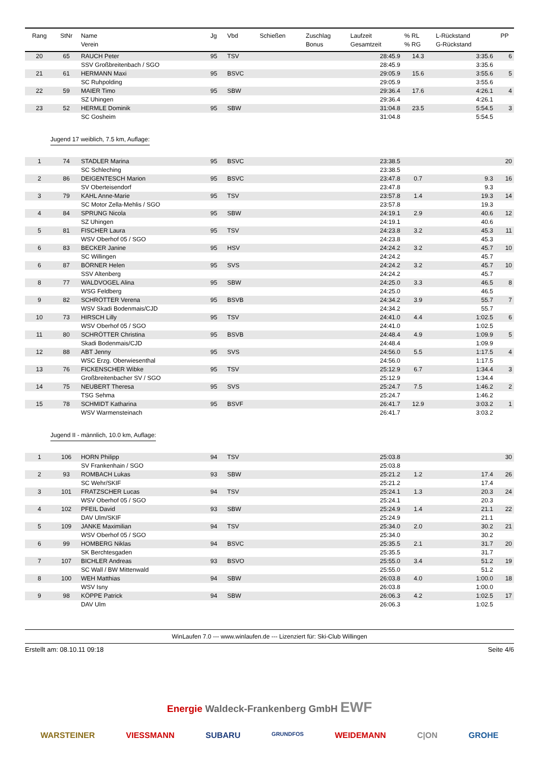| Rang | StNr | Name Verein | Jg | Vbd | Schießen | Zuschlag Bonus | Laufzeit Gesamtzeit | % RL % RG | L-Rückstand G-Rückstand | PP |
| --- | --- | --- | --- | --- | --- | --- | --- | --- | --- | --- |
| 20 | 65 | RAUCH Peter | 95 | TSV | | | 28:45.9 | 14.3 | 3:35.6 | 6 |
| | | SSV Großbreitenbach / SGO | | | | | 28:45.9 | | 3:35.6 | |
| 21 | 61 | HERMANN Maxi | 95 | BSVC | | | 29:05.9 | 15.6 | 3:55.6 | 5 |
| | | SC Ruhpolding | | | | | 29:05.9 | | 3:55.6 | |
| 22 | 59 | MAIER Timo | 95 | SBW | | | 29:36.4 | 17.6 | 4:26.1 | 4 |
| | | SZ Uhingen | | | | | 29:36.4 | | 4:26.1 | |
| 23 | 52 | HERMLE Dominik | 95 | SBW | | | 31:04.8 | 23.5 | 5:54.5 | 3 |
| | | SC Gosheim | | | | | 31:04.8 | | 5:54.5 | |
| Jugend 17 weiblich, 7.5 km, Auflage: | | | | | | | | | | |
| 1 | 74 | STADLER Marina | 95 | BSVC | | | 23:38.5 | | | 20 |
| | | SC Schleching | | | | | 23:38.5 | | | |
| 2 | 86 | DEIGENTESCH Marion | 95 | BSVC | | | 23:47.8 | 0.7 | 9.3 | 16 |
| | | SV Oberteisendorf | | | | | 23:47.8 | | 9.3 | |
| 3 | 79 | KAHL Anne-Marie | 95 | TSV | | | 23:57.8 | 1.4 | 19.3 | 14 |
| | | SC Motor Zella-Mehlis / SGO | | | | | 23:57.8 | | 19.3 | |
| 4 | 84 | SPRUNG Nicola | 95 | SBW | | | 24:19.1 | 2.9 | 40.6 | 12 |
| | | SZ Uhingen | | | | | 24:19.1 | | 40.6 | |
| 5 | 81 | FISCHER Laura | 95 | TSV | | | 24:23.8 | 3.2 | 45.3 | 11 |
| | | WSV Oberhof 05 / SGO | | | | | 24:23.8 | | 45.3 | |
| 6 | 83 | BECKER Janine | 95 | HSV | | | 24:24.2 | 3.2 | 45.7 | 10 |
| | | SC Willingen | | | | | 24:24.2 | | 45.7 | |
| 6 | 87 | BÖRNER Helen | 95 | SVS | | | 24:24.2 | 3.2 | 45.7 | 10 |
| | | SSV Altenberg | | | | | 24:24.2 | | 45.7 | |
| 8 | 77 | WALDVOGEL Alina | 95 | SBW | | | 24:25.0 | 3.3 | 46.5 | 8 |
| | | WSG Feldberg | | | | | 24:25.0 | | 46.5 | |
| 9 | 82 | SCHRÖTTER Verena | 95 | BSVB | | | 24:34.2 | 3.9 | 55.7 | 7 |
| | | WSV Skadi Bodenmais/CJD | | | | | 24:34.2 | | 55.7 | |
| 10 | 73 | HIRSCH Lilly | 95 | TSV | | | 24:41.0 | 4.4 | 1:02.5 | 6 |
| | | WSV Oberhof 05 / SGO | | | | | 24:41.0 | | 1:02.5 | |
| 11 | 80 | SCHRÖTTER Christina | 95 | BSVB | | | 24:48.4 | 4.9 | 1:09.9 | 5 |
| | | Skadi Bodenmais/CJD | | | | | 24:48.4 | | 1:09.9 | |
| 12 | 88 | ABT Jenny | 95 | SVS | | | 24:56.0 | 5.5 | 1:17.5 | 4 |
| | | WSC Erzg. Oberwiesenthal | | | | | 24:56.0 | | 1:17.5 | |
| 13 | 76 | FICKENSCHER Wibke | 95 | TSV | | | 25:12.9 | 6.7 | 1:34.4 | 3 |
| | | Großbreitenbacher SV / SGO | | | | | 25:12.9 | | 1:34.4 | |
| 14 | 75 | NEUBERT Theresa | 95 | SVS | | | 25:24.7 | 7.5 | 1:46.2 | 2 |
| | | TSG Sehma | | | | | 25:24.7 | | 1:46.2 | |
| 15 | 78 | SCHMIDT Katharina | 95 | BSVF | | | 26:41.7 | 12.9 | 3:03.2 | 1 |
| | | WSV Warmensteinach | | | | | 26:41.7 | | 3:03.2 | |
| Jugend II - männlich, 10.0 km, Auflage: | | | | | | | | | | |
| 1 | 106 | HORN Philipp | 94 | TSV | | | 25:03.8 | | | 30 |
| | | SV Frankenhain / SGO | | | | | 25:03.8 | | | |
| 2 | 93 | ROMBACH Lukas | 93 | SBW | | | 25:21.2 | 1.2 | 17.4 | 26 |
| | | SC Wehr/SKIF | | | | | 25:21.2 | | 17.4 | |
| 3 | 101 | FRATZSCHER Lucas | 94 | TSV | | | 25:24.1 | 1.3 | 20.3 | 24 |
| | | WSV Oberhof 05 / SGO | | | | | 25:24.1 | | 20.3 | |
| 4 | 102 | PFEIL David | 93 | SBW | | | 25:24.9 | 1.4 | 21.1 | 22 |
| | | DAV Ulm/SKIF | | | | | 25:24.9 | | 21.1 | |
| 5 | 109 | JANKE Maximilian | 94 | TSV | | | 25:34.0 | 2.0 | 30.2 | 21 |
| | | WSV Oberhof 05 / SGO | | | | | 25:34.0 | | 30.2 | |
| 6 | 99 | HOMBERG Niklas | 94 | BSVC | | | 25:35.5 | 2.1 | 31.7 | 20 |
| | | SK Berchtesgaden | | | | | 25:35.5 | | 31.7 | |
| 7 | 107 | BICHLER Andreas | 93 | BSVO | | | 25:55.0 | 3.4 | 51.2 | 19 |
| | | SC Wall / BW Mittenwald | | | | | 25:55.0 | | 51.2 | |
| 8 | 100 | WEH Matthias | 94 | SBW | | | 26:03.8 | 4.0 | 1:00.0 | 18 |
| | | WSV Isny | | | | | 26:03.8 | | 1:00.0 | |
| 9 | 98 | KÖPPE Patrick | 94 | SBW | | | 26:06.3 | 4.2 | 1:02.5 | 17 |
| | | DAV Ulm | | | | | 26:06.3 | | 1:02.5 | |
WinLaufen 7.0 --- www.winlaufen.de --- Lizenziert für: Ski-Club Willingen
Erstellt am: 08.10.11 09:18 Seite 4/6
Energie Waldeck-Frankenberg GmbH EWF
WARSTEINER VIESSMANN SUBARU GRUNDFOS WEIDEMANN C|ON GROHE